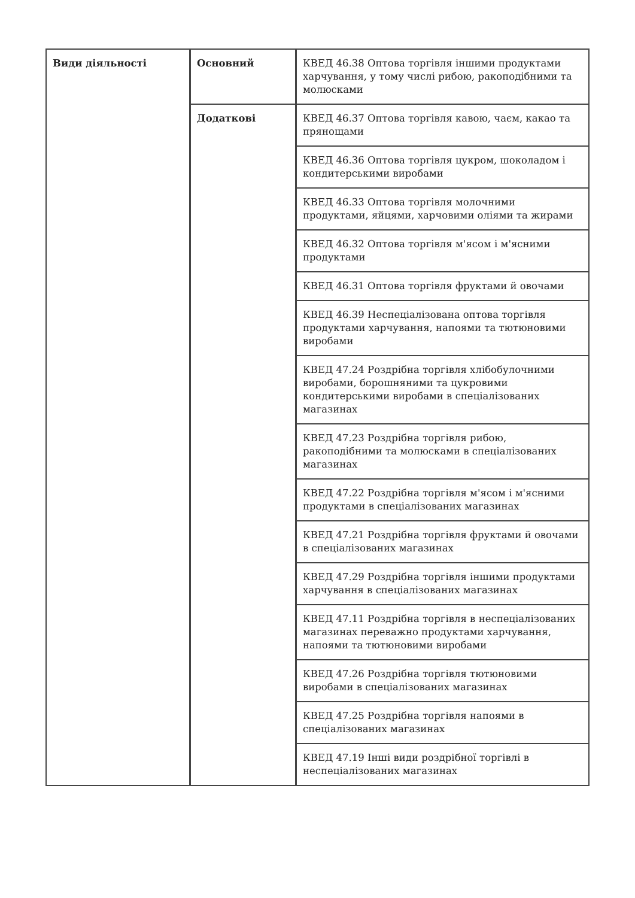| Види діяльності | Основний | КВЕД 46.38 Оптова торгівля іншими продуктами харчування, у тому числі рибою, ракоподібними та молюсками |
| | Додаткові | КВЕД 46.37 Оптова торгівля кавою, чаєм, какао та прянощами |
| | | КВЕД 46.36 Оптова торгівля цукром, шоколадом і кондитерськими виробами |
| | | КВЕД 46.33 Оптова торгівля молочними продуктами, яйцями, харчовими оліями та жирами |
| | | КВЕД 46.32 Оптова торгівля м'ясом і м'ясними продуктами |
| | | КВЕД 46.31 Оптова торгівля фруктами й овочами |
| | | КВЕД 46.39 Неспеціалізована оптова торгівля продуктами харчування, напоями та тютюновими виробами |
| | | КВЕД 47.24 Роздрібна торгівля хлібобулочними виробами, борошняними та цукровими кондитерськими виробами в спеціалізованих магазинах |
| | | КВЕД 47.23 Роздрібна торгівля рибою, ракоподібними та молюсками в спеціалізованих магазинах |
| | | КВЕД 47.22 Роздрібна торгівля м'ясом і м'ясними продуктами в спеціалізованих магазинах |
| | | КВЕД 47.21 Роздрібна торгівля фруктами й овочами в спеціалізованих магазинах |
| | | КВЕД 47.29 Роздрібна торгівля іншими продуктами харчування в спеціалізованих магазинах |
| | | КВЕД 47.11 Роздрібна торгівля в неспеціалізованих магазинах переважно продуктами харчування, напоями та тютюновими виробами |
| | | КВЕД 47.26 Роздрібна торгівля тютюновими виробами в спеціалізованих магазинах |
| | | КВЕД 47.25 Роздрібна торгівля напоями в спеціалізованих магазинах |
| | | КВЕД 47.19 Інші види роздрібної торгівлі в неспеціалізованих магазинах |